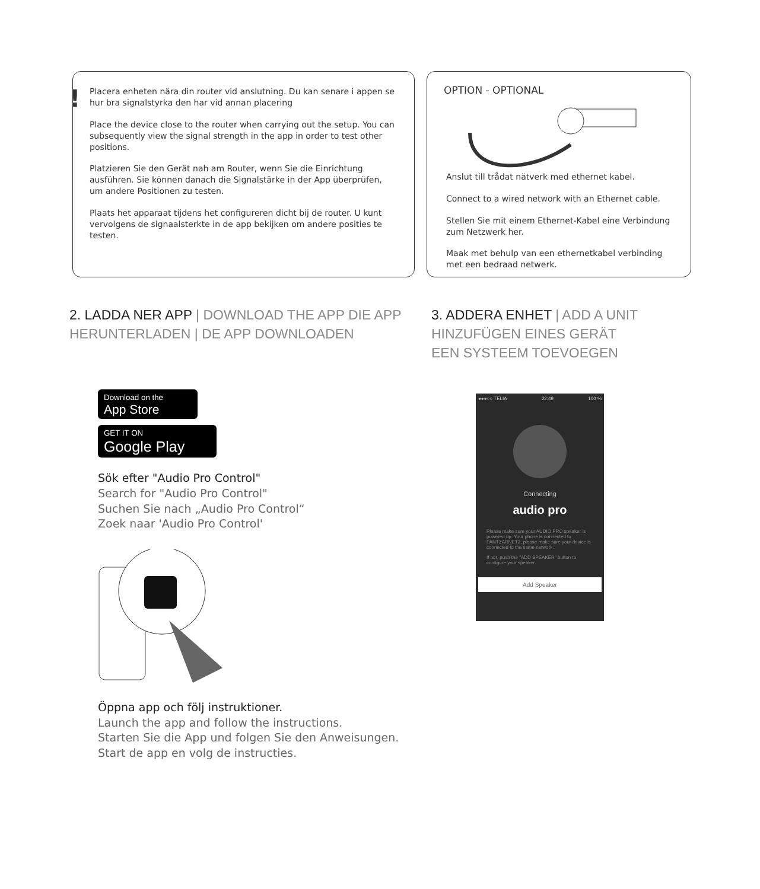! Placera enheten nära din router vid anslutning. Du kan senare i appen se hur bra signalstyrka den har vid annan placering
Place the device close to the router when carrying out the setup. You can subsequently view the signal strength in the app in order to test other positions.
Platzieren Sie den Gerät nah am Router, wenn Sie die Einrichtung ausführen. Sie können danach die Signalstärke in der App überprüfen, um andere Positionen zu testen.
Plaats het apparaat tijdens het configureren dicht bij de router. U kunt vervolgens de signaalsterkte in de app bekijken om andere posities te testen.
OPTION - OPTIONAL
Anslut till trådat nätverk med ethernet kabel.
Connect to a wired network with an Ethernet cable.
Stellen Sie mit einem Ethernet-Kabel eine Verbindung zum Netzwerk her.
Maak met behulp van een ethernetkabel verbinding met een bedraad netwerk.
2. LADDA NER APP | DOWNLOAD THE APP DIE APP HERUNTERLADEN | DE APP DOWNLOADEN
Download on the
App Store
GET IT ON
Google Play
Sök efter "Audio Pro Control"
Search for "Audio Pro Control"
Suchen Sie nach „Audio Pro Control“
Zoek naar 'Audio Pro Control'
Öppna app och följ instruktioner.
Launch the app and follow the instructions.
Starten Sie die App und folgen Sie den Anweisungen.
Start de app en volg de instructies.
3. ADDERA ENHET | ADD A UNIT
HINZUFÜGEN EINES GERÄT
EEN SYSTEEM TOEVOEGEN
●●●○○ TELIA 22:49 100 %
Connecting
audio pro
Please make sure your AUDIO PRO speaker is powered up. Your phone is connected to PANTZARNET2, please make sure your device is connected to the same network.
If not, push the "ADD SPEAKER" button to configure your speaker.
Add Speaker